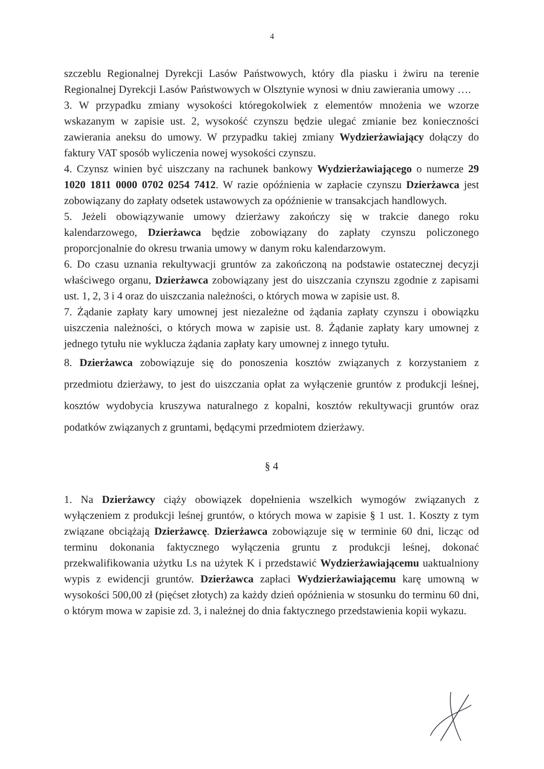4
szczeblu Regionalnej Dyrekcji Lasów Państwowych, który dla piasku i żwiru na terenie Regionalnej Dyrekcji Lasów Państwowych w Olsztynie wynosi w dniu zawierania umowy ….
3. W przypadku zmiany wysokości któregokolwiek z elementów mnożenia we wzorze wskazanym w zapisie ust. 2, wysokość czynszu będzie ulegać zmianie bez konieczności zawierania aneksu do umowy. W przypadku takiej zmiany Wydzierżawiający dołączy do faktury VAT sposób wyliczenia nowej wysokości czynszu.
4. Czynsz winien być uiszczany na rachunek bankowy Wydzierżawiającego o numerze 29 1020 1811 0000 0702 0254 7412. W razie opóźnienia w zapłacie czynszu Dzierżawca jest zobowiązany do zapłaty odsetek ustawowych za opóźnienie w transakcjach handlowych.
5. Jeżeli obowiązywanie umowy dzierżawy zakończy się w trakcie danego roku kalendarzowego, Dzierżawca będzie zobowiązany do zapłaty czynszu policzonego proporcjonalnie do okresu trwania umowy w danym roku kalendarzowym.
6. Do czasu uznania rekultywacji gruntów za zakończoną na podstawie ostatecznej decyzji właściwego organu, Dzierżawca zobowiązany jest do uiszczania czynszu zgodnie z zapisami ust. 1, 2, 3 i 4 oraz do uiszczania należności, o których mowa w zapisie ust. 8.
7. Żądanie zapłaty kary umownej jest niezależne od żądania zapłaty czynszu i obowiązku uiszczenia należności, o których mowa w zapisie ust. 8. Żądanie zapłaty kary umownej z jednego tytułu nie wyklucza żądania zapłaty kary umownej z innego tytułu.
8. Dzierżawca zobowiązuje się do ponoszenia kosztów związanych z korzystaniem z przedmiotu dzierżawy, to jest do uiszczania opłat za wyłączenie gruntów z produkcji leśnej, kosztów wydobycia kruszywa naturalnego z kopalni, kosztów rekultywacji gruntów oraz podatków związanych z gruntami, będącymi przedmiotem dzierżawy.
§ 4
1. Na Dzierżawcy ciąży obowiązek dopełnienia wszelkich wymogów związanych z wyłączeniem z produkcji leśnej gruntów, o których mowa w zapisie § 1 ust. 1. Koszty z tym związane obciążają Dzierżawcę. Dzierżawca zobowiązuje się w terminie 60 dni, licząc od terminu dokonania faktycznego wyłączenia gruntu z produkcji leśnej, dokonać przekwalifikowania użytku Ls na użytek K i przedstawić Wydzierżawiającemu uaktualniony wypis z ewidencji gruntów. Dzierżawca zapłaci Wydzierżawiającemu karę umowną w wysokości 500,00 zł (pięćset złotych) za każdy dzień opóźnienia w stosunku do terminu 60 dni, o którym mowa w zapisie zd. 3, i należnej do dnia faktycznego przedstawienia kopii wykazu.